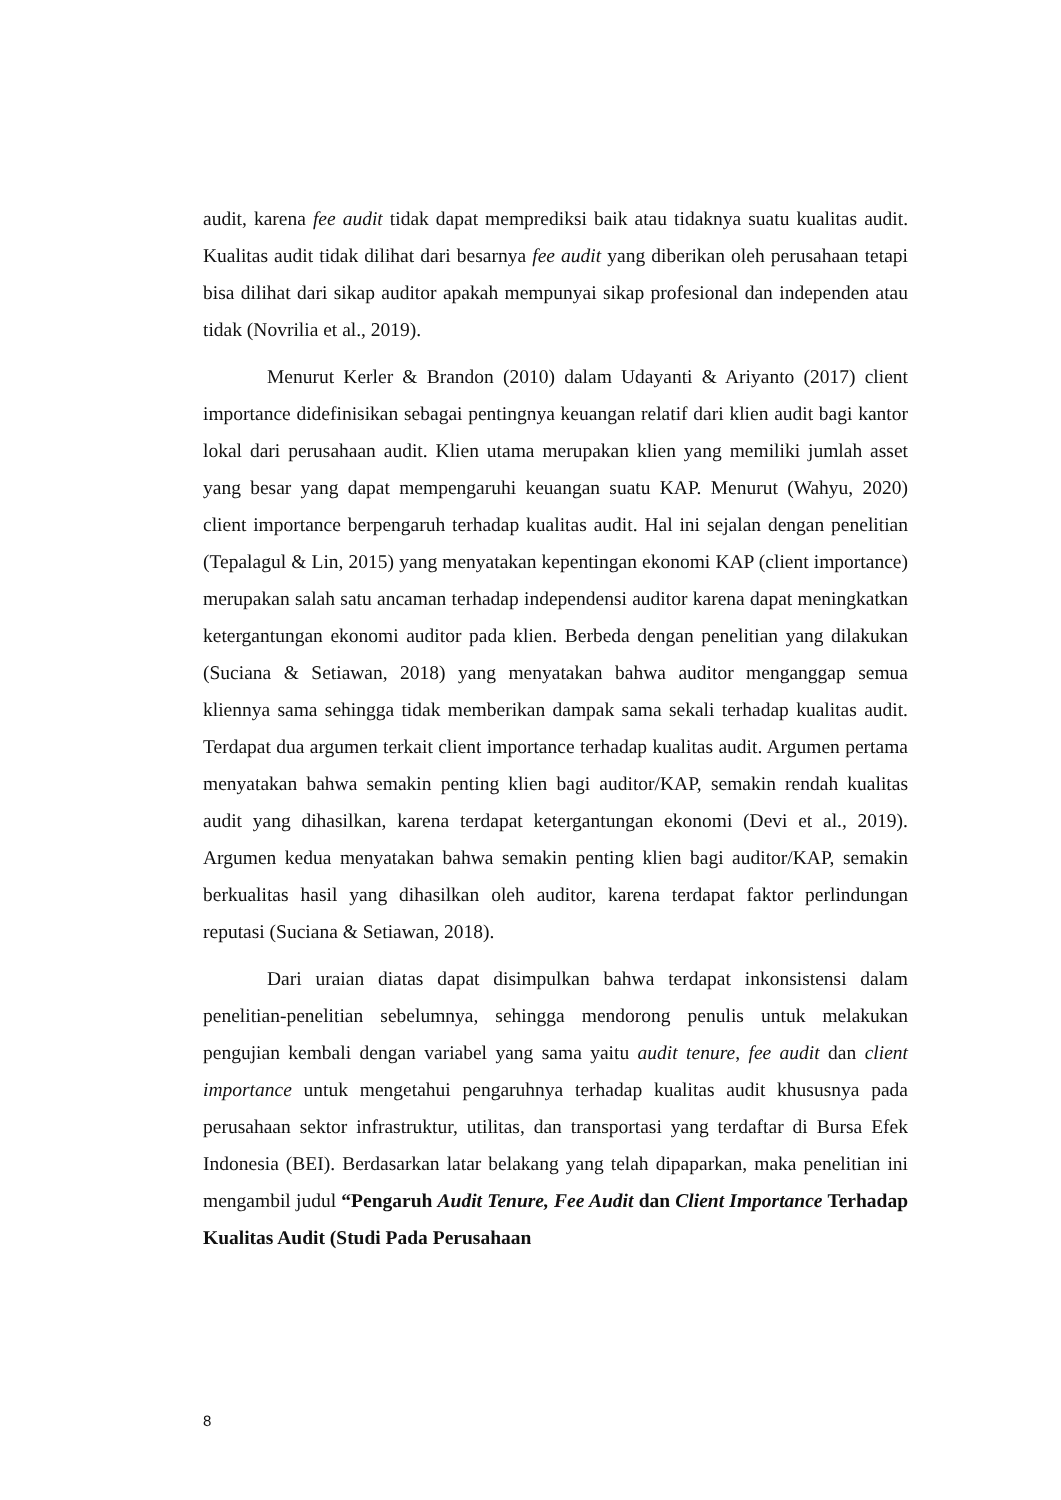audit, karena fee audit tidak dapat memprediksi baik atau tidaknya suatu kualitas audit. Kualitas audit tidak dilihat dari besarnya fee audit yang diberikan oleh perusahaan tetapi bisa dilihat dari sikap auditor apakah mempunyai sikap profesional dan independen atau tidak (Novrilia et al., 2019).
Menurut Kerler & Brandon (2010) dalam Udayanti & Ariyanto (2017) client importance didefinisikan sebagai pentingnya keuangan relatif dari klien audit bagi kantor lokal dari perusahaan audit. Klien utama merupakan klien yang memiliki jumlah asset yang besar yang dapat mempengaruhi keuangan suatu KAP. Menurut (Wahyu, 2020) client importance berpengaruh terhadap kualitas audit. Hal ini sejalan dengan penelitian (Tepalagul & Lin, 2015) yang menyatakan kepentingan ekonomi KAP (client importance) merupakan salah satu ancaman terhadap independensi auditor karena dapat meningkatkan ketergantungan ekonomi auditor pada klien. Berbeda dengan penelitian yang dilakukan (Suciana & Setiawan, 2018) yang menyatakan bahwa auditor menganggap semua kliennya sama sehingga tidak memberikan dampak sama sekali terhadap kualitas audit. Terdapat dua argumen terkait client importance terhadap kualitas audit. Argumen pertama menyatakan bahwa semakin penting klien bagi auditor/KAP, semakin rendah kualitas audit yang dihasilkan, karena terdapat ketergantungan ekonomi (Devi et al., 2019). Argumen kedua menyatakan bahwa semakin penting klien bagi auditor/KAP, semakin berkualitas hasil yang dihasilkan oleh auditor, karena terdapat faktor perlindungan reputasi (Suciana & Setiawan, 2018).
Dari uraian diatas dapat disimpulkan bahwa terdapat inkonsistensi dalam penelitian-penelitian sebelumnya, sehingga mendorong penulis untuk melakukan pengujian kembali dengan variabel yang sama yaitu audit tenure, fee audit dan client importance untuk mengetahui pengaruhnya terhadap kualitas audit khususnya pada perusahaan sektor infrastruktur, utilitas, dan transportasi yang terdaftar di Bursa Efek Indonesia (BEI). Berdasarkan latar belakang yang telah dipaparkan, maka penelitian ini mengambil judul “Pengaruh Audit Tenure, Fee Audit dan Client Importance Terhadap Kualitas Audit (Studi Pada Perusahaan
8